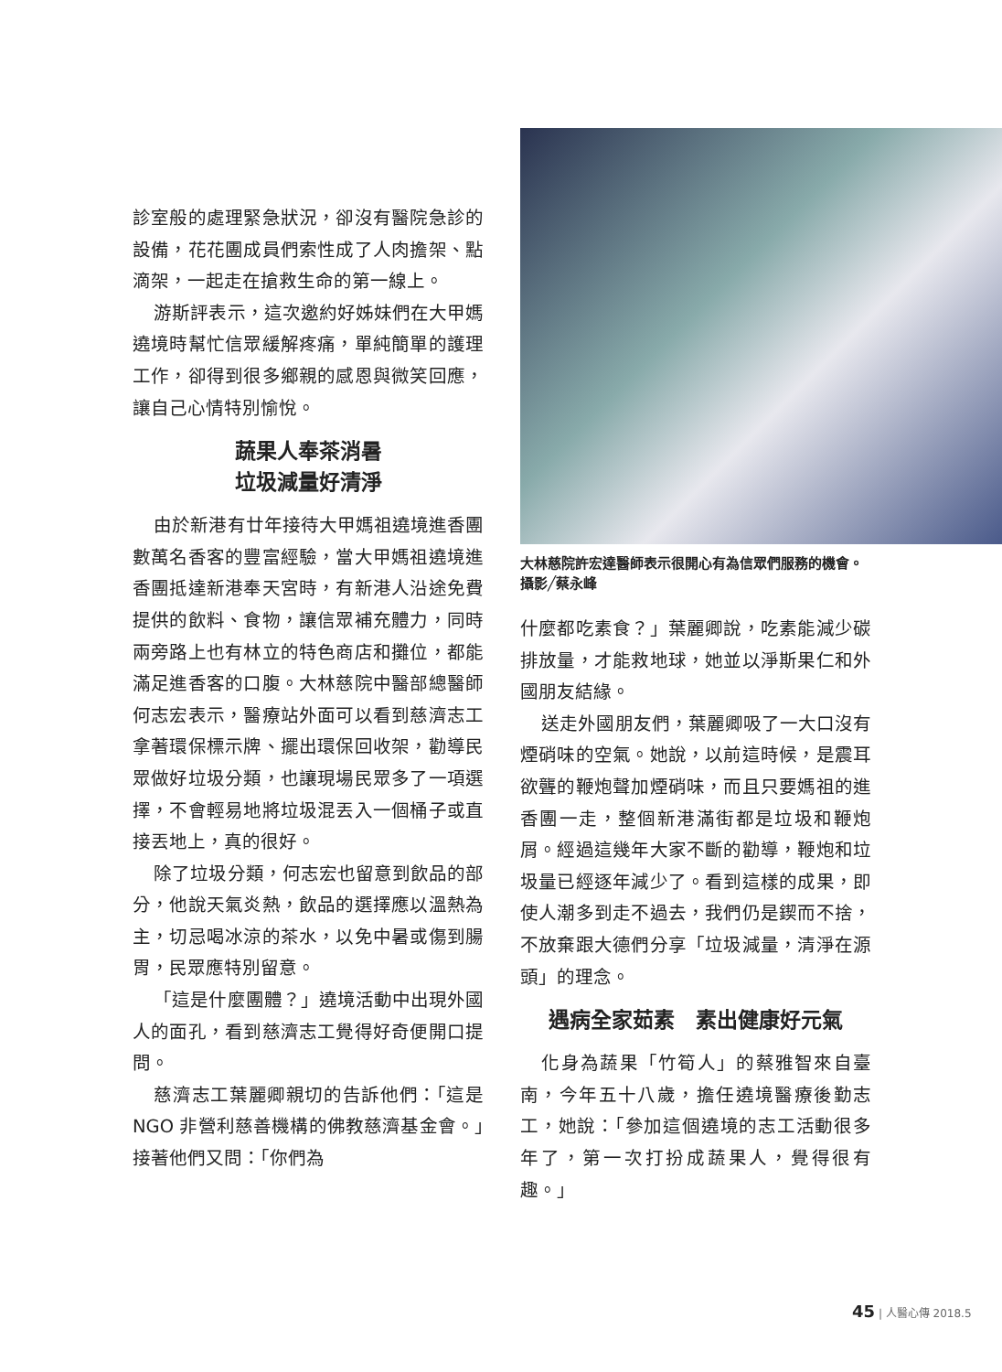診室般的處理緊急狀況，卻沒有醫院急診的設備，花花團成員們索性成了人肉擔架、點滴架，一起走在搶救生命的第一線上。
游斯評表示，這次邀約好姊妹們在大甲媽遶境時幫忙信眾緩解疼痛，單純簡單的護理工作，卻得到很多鄉親的感恩與微笑回應，讓自己心情特別愉悅。
蔬果人奉茶消暑
垃圾減量好清淨
由於新港有廿年接待大甲媽祖遶境進香團數萬名香客的豐富經驗，當大甲媽祖遶境進香團抵達新港奉天宮時，有新港人沿途免費提供的飲料、食物，讓信眾補充體力，同時兩旁路上也有林立的特色商店和攤位，都能滿足進香客的口腹。大林慈院中醫部總醫師何志宏表示，醫療站外面可以看到慈濟志工拿著環保標示牌、擺出環保回收架，勸導民眾做好垃圾分類，也讓現場民眾多了一項選擇，不會輕易地將垃圾混丟入一個桶子或直接丟地上，真的很好。
除了垃圾分類，何志宏也留意到飲品的部分，他說天氣炎熱，飲品的選擇應以溫熱為主，切忌喝冰涼的茶水，以免中暑或傷到腸胃，民眾應特別留意。
「這是什麼團體？」遶境活動中出現外國人的面孔，看到慈濟志工覺得好奇便開口提問。
慈濟志工葉麗卿親切的告訴他們：「這是 NGO 非營利慈善機構的佛教慈濟基金會。」接著他們又問：「你們為
大林慈院許宏達醫師表示很開心有為信眾們服務的機會。攝影╱蔡永峰
什麼都吃素食？」葉麗卿說，吃素能減少碳排放量，才能救地球，她並以淨斯果仁和外國朋友結緣。
送走外國朋友們，葉麗卿吸了一大口沒有煙硝味的空氣。她說，以前這時候，是震耳欲聾的鞭炮聲加煙硝味，而且只要媽祖的進香團一走，整個新港滿街都是垃圾和鞭炮屑。經過這幾年大家不斷的勸導，鞭炮和垃圾量已經逐年減少了。看到這樣的成果，即使人潮多到走不過去，我們仍是鍥而不捨，不放棄跟大德們分享「垃圾減量，清淨在源頭」的理念。
遇病全家茹素　素出健康好元氣
化身為蔬果「竹筍人」的蔡雅智來自臺南，今年五十八歲，擔任遶境醫療後勤志工，她說：「參加這個遶境的志工活動很多年了，第一次打扮成蔬果人，覺得很有趣。」
45 | 人醫心傳 2018.5